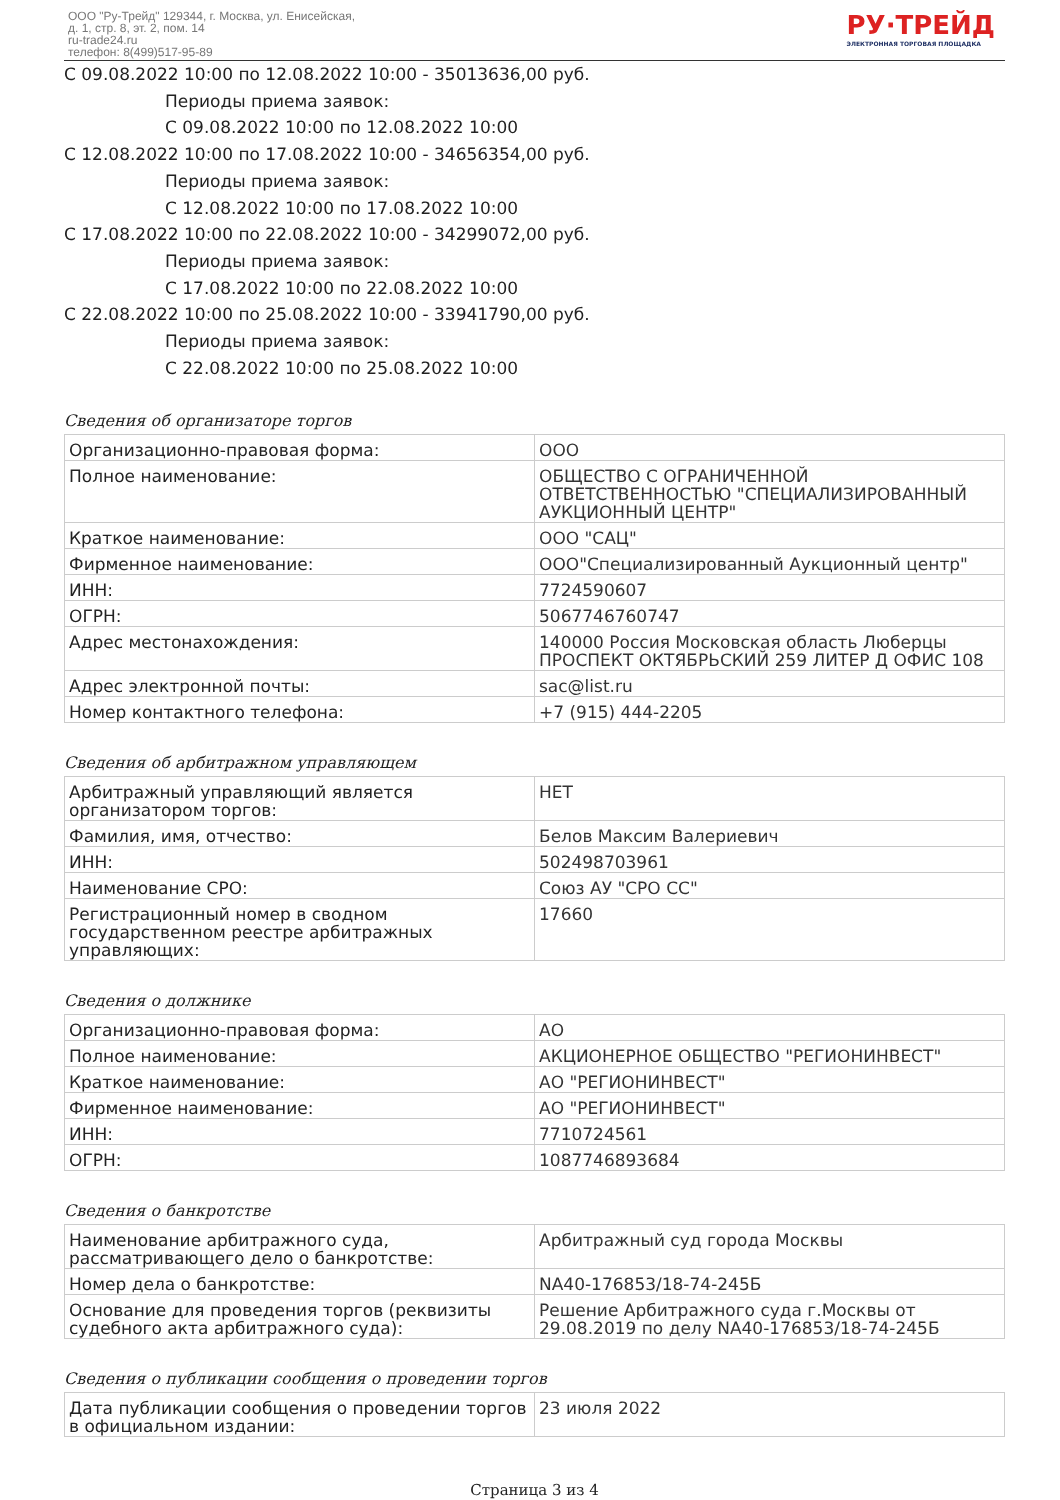ООО "Ру-Трейд" 129344, г. Москва, ул. Енисейская,
д. 1, стр. 8, эт. 2, пом. 14
ru-trade24.ru
телефон: 8(499)517-95-89
РУ·ТРЕЙД
ЭЛЕКТРОННАЯ ТОРГОВАЯ ПЛОЩАДКА
С 09.08.2022 10:00 по 12.08.2022 10:00 - 35013636,00 руб.
Периоды приема заявок:
С 09.08.2022 10:00 по 12.08.2022 10:00
С 12.08.2022 10:00 по 17.08.2022 10:00 - 34656354,00 руб.
Периоды приема заявок:
С 12.08.2022 10:00 по 17.08.2022 10:00
С 17.08.2022 10:00 по 22.08.2022 10:00 - 34299072,00 руб.
Периоды приема заявок:
С 17.08.2022 10:00 по 22.08.2022 10:00
С 22.08.2022 10:00 по 25.08.2022 10:00 - 33941790,00 руб.
Периоды приема заявок:
С 22.08.2022 10:00 по 25.08.2022 10:00
Сведения об организаторе торгов
| Организационно-правовая форма: | ООО |
| Полное наименование: | ОБЩЕСТВО С ОГРАНИЧЕННОЙ ОТВЕТСТВЕННОСТЬЮ "СПЕЦИАЛИЗИРОВАННЫЙ АУКЦИОННЫЙ ЦЕНТР" |
| Краткое наименование: | ООО "САЦ" |
| Фирменное наименование: | ООО"Специализированный Аукционный центр" |
| ИНН: | 7724590607 |
| ОГРН: | 5067746760747 |
| Адрес местонахождения: | 140000 Россия Московская область Люберцы ПРОСПЕКТ ОКТЯБРЬСКИЙ 259 ЛИТЕР Д ОФИС 108 |
| Адрес электронной почты: | sac@list.ru |
| Номер контактного телефона: | +7 (915) 444-2205 |
Сведения об арбитражном управляющем
| Арбитражный управляющий является организатором торгов: | НЕТ |
| Фамилия, имя, отчество: | Белов Максим Валериевич |
| ИНН: | 502498703961 |
| Наименование СРО: | Союз АУ "СРО СС" |
| Регистрационный номер в сводном государственном реестре арбитражных управляющих: | 17660 |
Сведения о должнике
| Организационно-правовая форма: | АО |
| Полное наименование: | АКЦИОНЕРНОЕ ОБЩЕСТВО "РЕГИОНИНВЕСТ" |
| Краткое наименование: | АО "РЕГИОНИНВЕСТ" |
| Фирменное наименование: | АО "РЕГИОНИНВЕСТ" |
| ИНН: | 7710724561 |
| ОГРН: | 1087746893684 |
Сведения о банкротстве
| Наименование арбитражного суда, рассматривающего дело о банкротстве: | Арбитражный суд города Москвы |
| Номер дела о банкротстве: | NА40-176853/18-74-245Б |
| Основание для проведения торгов (реквизиты судебного акта арбитражного суда): | Решение Арбитражного суда г.Москвы от 29.08.2019 по делу NА40-176853/18-74-245Б |
Сведения о публикации сообщения о проведении торгов
| Дата публикации сообщения о проведении торгов в официальном издании: | 23 июля 2022 |
Страница 3 из 4